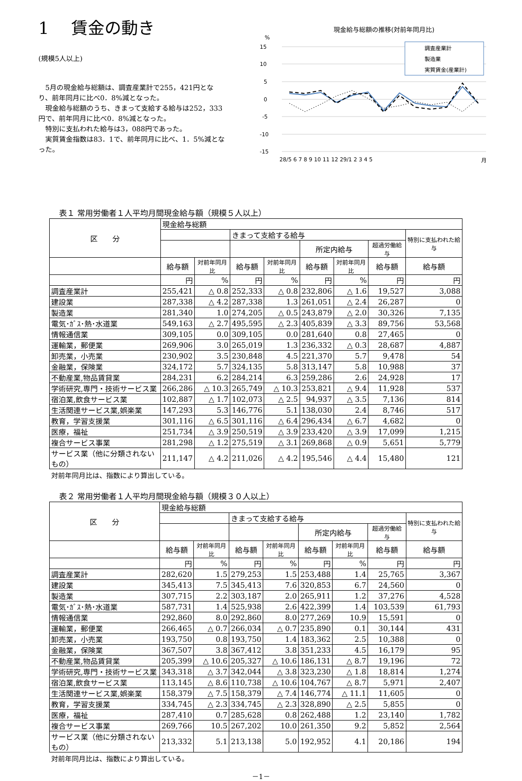1　 賃金の動き
(規模5人以上)
　5月の現金給与総額は、調査産業計で255，421円となり、前年同月に比べ0．8%減となった。
　現金給与総額のうち、きまって支給する給与は252，333円で、前年同月に比べ0．8%減となった。
　特別に支払われた給与は3，088円であった。
　実質賃金指数は83．1で、前年同月に比べ、1．5%減となった。
現金給与総額の推移(対前年同月比)
%
15
10
5
0
-5
-10
-15
28/5 6 7 8 9 10 11 12 29/1 2 3 4 5
月
調査産業計
製造業
実質賃金(産業計)
表１ 常用労働者１人平均月間現金給与額（規模５人以上）
| 区 分 | 現金給与総額 | | | | | | | |
| --- | --- | --- | --- | --- | --- | --- | --- | --- |
| | | | きまって支給する給与 | | | | | 特別に支払われた給与 |
| | | | | | 所定内給与 | | 超過労働給与 | |
| | 給与額 | 対前年同月比 | 給与額 | 対前年同月比 | 給与額 | 対前年同月比 | 給与額 | 給与額 |
| | 円 | % | 円 | % | 円 | % | 円 | 円 |
| 調査産業計 | 255,421 | △ 0.8 | 252,333 | △ 0.8 | 232,806 | △ 1.6 | 19,527 | 3,088 |
| 建設業 | 287,338 | △ 4.2 | 287,338 | 1.3 | 261,051 | △ 2.4 | 26,287 | 0 |
| 製造業 | 281,340 | 1.0 | 274,205 | △ 0.5 | 243,879 | △ 2.0 | 30,326 | 7,135 |
| 電気･ｶﾞｽ･熱･水道業 | 549,163 | △ 2.7 | 495,595 | △ 2.3 | 405,839 | △ 3.3 | 89,756 | 53,568 |
| 情報通信業 | 309,105 | 0.0 | 309,105 | 0.0 | 281,640 | 0.8 | 27,465 | 0 |
| 運輸業，郵便業 | 269,906 | 3.0 | 265,019 | 1.3 | 236,332 | △ 0.3 | 28,687 | 4,887 |
| 卸売業，小売業 | 230,902 | 3.5 | 230,848 | 4.5 | 221,370 | 5.7 | 9,478 | 54 |
| 金融業，保険業 | 324,172 | 5.7 | 324,135 | 5.8 | 313,147 | 5.8 | 10,988 | 37 |
| 不動産業,物品賃貸業 | 284,231 | 6.2 | 284,214 | 6.3 | 259,286 | 2.6 | 24,928 | 17 |
| 学術研究,専門・技術サービス業 | 266,286 | △ 10.3 | 265,749 | △ 10.3 | 253,821 | △ 9.4 | 11,928 | 537 |
| 宿泊業,飲食サービス業 | 102,887 | △ 1.7 | 102,073 | △ 2.5 | 94,937 | △ 3.5 | 7,136 | 814 |
| 生活関連サービス業,娯楽業 | 147,293 | 5.3 | 146,776 | 5.1 | 138,030 | 2.4 | 8,746 | 517 |
| 教育，学習支援業 | 301,116 | △ 6.5 | 301,116 | △ 6.4 | 296,434 | △ 6.7 | 4,682 | 0 |
| 医療，福祉 | 251,734 | △ 3.9 | 250,519 | △ 3.9 | 233,420 | △ 3.9 | 17,099 | 1,215 |
| 複合サービス事業 | 281,298 | △ 1.2 | 275,519 | △ 3.1 | 269,868 | △ 0.9 | 5,651 | 5,779 |
| サービス業（他に分類されないもの） | 211,147 | △ 4.2 | 211,026 | △ 4.2 | 195,546 | △ 4.4 | 15,480 | 121 |
対前年同月比は、指数により算出している。
表２ 常用労働者１人平均月間現金給与額（規模３０人以上）
| 区 分 | 現金給与総額 | | | | | | | |
| --- | --- | --- | --- | --- | --- | --- | --- | --- |
| | | | きまって支給する給与 | | | | | 特別に支払われた給与 |
| | | | | | 所定内給与 | | 超過労働給与 | |
| | 給与額 | 対前年同月比 | 給与額 | 対前年同月比 | 給与額 | 対前年同月比 | 給与額 | 給与額 |
| | 円 | % | 円 | % | 円 | % | 円 | 円 |
| 調査産業計 | 282,620 | 1.5 | 279,253 | 1.5 | 253,488 | 1.4 | 25,765 | 3,367 |
| 建設業 | 345,413 | 7.5 | 345,413 | 7.6 | 320,853 | 6.7 | 24,560 | 0 |
| 製造業 | 307,715 | 2.2 | 303,187 | 2.0 | 265,911 | 1.2 | 37,276 | 4,528 |
| 電気･ｶﾞｽ･熱･水道業 | 587,731 | 1.4 | 525,938 | 2.6 | 422,399 | 1.4 | 103,539 | 61,793 |
| 情報通信業 | 292,860 | 8.0 | 292,860 | 8.0 | 277,269 | 10.9 | 15,591 | 0 |
| 運輸業，郵便業 | 266,465 | △ 0.7 | 266,034 | △ 0.7 | 235,890 | 0.1 | 30,144 | 431 |
| 卸売業，小売業 | 193,750 | 0.8 | 193,750 | 1.4 | 183,362 | 2.5 | 10,388 | 0 |
| 金融業，保険業 | 367,507 | 3.8 | 367,412 | 3.8 | 351,233 | 4.5 | 16,179 | 95 |
| 不動産業,物品賃貸業 | 205,399 | △ 10.6 | 205,327 | △ 10.6 | 186,131 | △ 8.7 | 19,196 | 72 |
| 学術研究,専門・技術サービス業 | 343,318 | △ 3.7 | 342,044 | △ 3.8 | 323,230 | △ 1.8 | 18,814 | 1,274 |
| 宿泊業,飲食サービス業 | 113,145 | △ 8.6 | 110,738 | △ 10.6 | 104,767 | △ 8.7 | 5,971 | 2,407 |
| 生活関連サービス業,娯楽業 | 158,379 | △ 7.5 | 158,379 | △ 7.4 | 146,774 | △ 11.1 | 11,605 | 0 |
| 教育，学習支援業 | 334,745 | △ 2.3 | 334,745 | △ 2.3 | 328,890 | △ 2.5 | 5,855 | 0 |
| 医療，福祉 | 287,410 | 0.7 | 285,628 | 0.8 | 262,488 | 1.2 | 23,140 | 1,782 |
| 複合サービス事業 | 269,766 | 10.5 | 267,202 | 10.0 | 261,350 | 9.2 | 5,852 | 2,564 |
| サービス業（他に分類されないもの） | 213,332 | 5.1 | 213,138 | 5.0 | 192,952 | 4.1 | 20,186 | 194 |
対前年同月比は、指数により算出している。
－1－